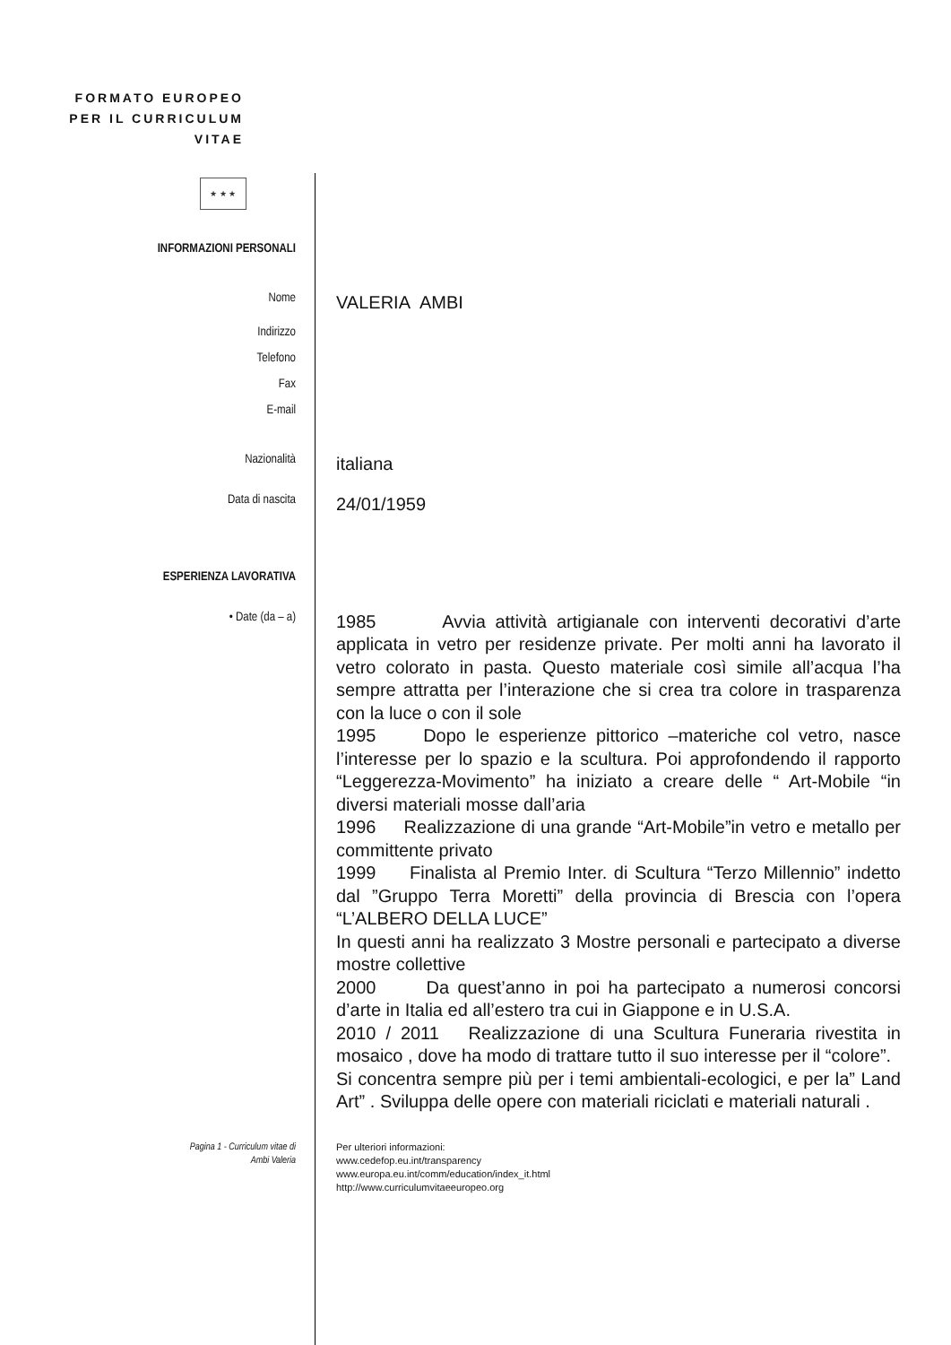FORMATO EUROPEO PER IL CURRICULUM VITAE
★ ★ ★
INFORMAZIONI PERSONALI
Nome
VALERIA AMBI
Indirizzo
Telefono
Fax
E-mail
Nazionalità
italiana
Data di nascita
24/01/1959
ESPERIENZA LAVORATIVA
• Date (da – a)
1985 Avvia attività artigianale con interventi decorativi d’arte applicata in vetro per residenze private. Per molti anni ha lavorato il vetro colorato in pasta. Questo materiale così simile all’acqua l’ha sempre attratta per l’interazione che si crea tra colore in trasparenza con la luce o con il sole
1995 Dopo le esperienze pittorico –materiche col vetro, nasce l’interesse per lo spazio e la scultura. Poi approfondendo il rapporto “Leggerezza-Movimento” ha iniziato a creare delle “ Art-Mobile “in diversi materiali mosse dall’aria
1996 Realizzazione di una grande “Art-Mobile”in vetro e metallo per committente privato
1999 Finalista al Premio Inter. di Scultura “Terzo Millennio” indetto dal ”Gruppo Terra Moretti” della provincia di Brescia con l’opera “L’ALBERO DELLA LUCE”
In questi anni ha realizzato 3 Mostre personali e partecipato a diverse mostre collettive
2000 Da quest’anno in poi ha partecipato a numerosi concorsi d’arte in Italia ed all’estero tra cui in Giappone e in U.S.A.
2010 / 2011 Realizzazione di una Scultura Funeraria rivestita in mosaico , dove ha modo di trattare tutto il suo interesse per il “colore”.
Si concentra sempre più per i temi ambientali-ecologici, e per la” Land Art” . Sviluppa delle opere con materiali riciclati e materiali naturali .
Pagina 1 - Curriculum vitae di
Ambi Valeria
Per ulteriori informazioni:
www.cedefop.eu.int/transparency
www.europa.eu.int/comm/education/index_it.html
http://www.curriculumvitaeeuropeo.org